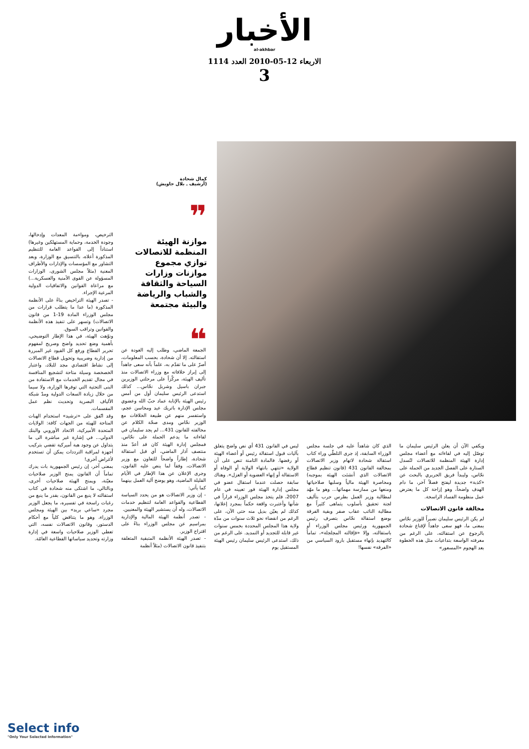الأخبار<sub>al-akhbar</sub>
الاربعاء 12-05-2010 العدد 1114
3
كمال شحادة
(أرشيف ـ بلال جاويش)
❞
موازنة الهيئة المنظمة للاتصالات توازي مجموع موازنات وزارات السياحة والثقافة والشباب والرياضة والبيئة مجتمعة
❝
ويكفي الآن أن يعلن الرئيس سليمان ما توصّل إليه في لقاءاته مع أعضاء مجلس إدارة الهيئة المنظمة للاتصالات لتُسدل الستارة على الفصل الجديد من الحملة على نحّاس، وليبدأ فريق الحريري بالبحث عن «كذبة» جديدة ليفتح فصلاً آخر، ما دام الهدف واضحاً، وهو إزاحة كل ما يعترض عمل منظومة الفساد الراسخة.
مخالفة قانون الاتصالات
لم يكن الرئيس سليمان نصيراً للوزير نحّاس بمعنى ما، فهو سعى جاهداً لإقناع شحادة بالرجوع عن استقالته، على الرغم من معرفته الواسعة بتداعيات مثل هذه الخطوة بعد الهجوم «المسعور»
الذي كان شاهداً عليه في جلسة مجلس الوزراء السابقة، إذ جرى التلطّي وراء كتاب استقالة شحادة لاتهام وزير الاتصالات بمخالفة القانون 431 (قانون تنظيم قطاع الاتصالات الذي أنشئت الهيئة بموجبه) ومحاصرة الهيئة مالياً وسلبها صلاحياتها ومنعها من ممارسة مهماتها... وهو ما مهّد لمطالبة وزير العمل بطرس حرب بتأليف لجنة تحقيق بأسلوب يتماهى كثيراً مع مطالبة النائب عقاب صقر وبقية الفرقة بوضع استقالة نحّاس بتصرف رئيس الجمهورية ورئيس مجلس الوزراء أو باستقالته، وإلا «فإقالته المجلجلة»، تماماً كالتهديد بإنهاء مستقبل بارود السياسي من «الفرقة» نفسها!
ليس في القانون 431 أي نص واضح يتعلق بآليات قبول استقالة رئيس أو أعضاء الهيئة أو رفضها. فالمادة الثامنة تنص على أن الولاية «تنتهي بانتهاء الولاية أو الوفاة أو الاستقالة أو إنهاء العضوية أو العزل». وهناك سابقة حصلت عندما استقال عضو في مجلس إدارة الهيئة فور تعيينه في عام 2007، فلم يتخذ مجلس الوزراء قراراً في شأنها وأعتبرت واقعة حكماً بمجرد إعلانها، كذلك لم يعيّن بديل منه حتى الآن، على الرغم من انقضاء نحو ثلاث سنوات من مدّة ولاية هذا المجلس المحددة بخمس سنوات غير قابلة للتجديد أو التمديد. على الرغم من ذلك، استدعى الرئيس سليمان رئيس الهيئة المستقيل يوم
الجمعة الماضي، وطلب إليه العودة عن استقالته. إلا أن شحادة، بحسب المعلومات، أصرّ على ما تقدّم به، علماً بأنه سعى جاهداً إلى إبراز خلافاته مع وزراء الاتصالات منذ تأليف الهيئة، مركّزاً على مرحلتي الوزيرين جبران باسيل وشربل نحّاس... كذلك استدعى الرئيس سليمان أول من أمس رئيس الهيئة بالإنابة عماد حبّ الله وعضوي مجلس الإدارة باتريك عيد ومحاسن عجم، واستفسر منهم عن طبيعة الخلافات مع الوزير نحّاس ومدى صحّة الكلام عن مخالفته للقانون 431... لم يجد سليمان في لقاءاته ما يدعم الحملة على نحّاس. فمجلس إدارة الهيئة كان قد أعدّ منذ منتصف آذار الماضي، أي قبل استقالة شحادة، إطاراً واضحاً للتعاون مع وزير الاتصالات، وفقاً لما ينص عليه القانون، وجرى الإعلان عن هذا الإطار في الأيام القليلة الماضية، وهو يوضح آلية العمل بينهما كما يأتي:
- إن وزير الاتصالات هو من يحدد السياسة القطاعية والقواعد العامة لتنظيم خدمات الاتصالات، وله أن يستشير الهيئة والمعنيين.
- تصدر أنظمة الهيئة المالية والإدارية بمراسيم عن مجلس الوزراء بناءً على اقتراح الوزير.
- تصدر الهيئة الأنظمة المتبقية المتعلقة بتنفيذ قانون الاتصالات (مثلاً أنظمة
الترخيص، ومواءمة المعدات وإدخالها، وجودة الخدمة، وحماية المستهلكين وغيرها) استناداً إلى القواعد العامة للتنظيم المذكورة أعلاه، بالتنسيق مع الوزارة، وبعد التشاور مع المؤسسات والإدارات والأطراف المعنية (مثلاً مجلس الشورى، الوزارات المسؤولة عن القوى الأمنية والعسكرية...) مع مراعاة القوانين والاتفاقيات الدولية المرعية الإجراء.
- تصدر الهيئة التراخيص بناءً على الأنظمة المذكورة (ما عدا ما يتطلب قرارات من مجلس الوزراء المادة 19-1 من قانون الاتصالات) وتسهر على تنفيذ هذه الأنظمة والقوانين وتراقب السوق.
ونوّهت الهيئة، في هذا الإطار التوضيحي، بأهمية وضع تحديد واضح وصريح لمفهوم تحرير القطاع ورفع كل القيود غير المبررة من إدارية وضريبية وتحويل قطاع الاتصالات إلى نشاط اقتصادي مجد للبلاد، واعتبار الخصخصة وسيلة متاحة لتشجيع المنافسة في مجال تقديم الخدمات مع الاستفادة من البنى التحتية التي توفرها الوزارة، ولا سيما من خلال زيادة السعات الدولية ومدّ شبكة الألياف البصرية وتحديث نظم عمل المقسمات.
وقد اتّفق على «ترشيد» استخدام الهبات المتاحة للهيئة من الجهات كافة: الولايات المتحدة الأميركية، الاتحاد الأوروبي والبنك الدولي... في إشارة غير مباشرة الى ما يتداول عن وجود هبة أميركية تقضي بتركيب أجهزة لمراقبة الترددات يمكن أن تستخدم لأغراض أخرى!
بمعنى آخر، إن رئيس الجمهورية بات يدرك تماماً أن القانون يمنح الوزير صلاحيات معيّنة، ويمنح الهيئة صلاحيات أخرى، وبالتالي، ما اشتكى منه شحادة في كتاب استقالته لا ينبع من القانون، بقدر ما ينبع من رغبات راسخة في تفسيره، ما يجعل الوزير مجرد «ساعي بريد» بين الهيئة ومجلس الوزراء، وهو ما يتناقض كلياً مع أحكام الدستور، وقانون الاتصالات نفسه، التي تعطي الوزير صلاحيات واسعة في إدارة وزارته وتحديد سياساتها القطاعية العامّة.
Select info
"Only Your Selected Information"